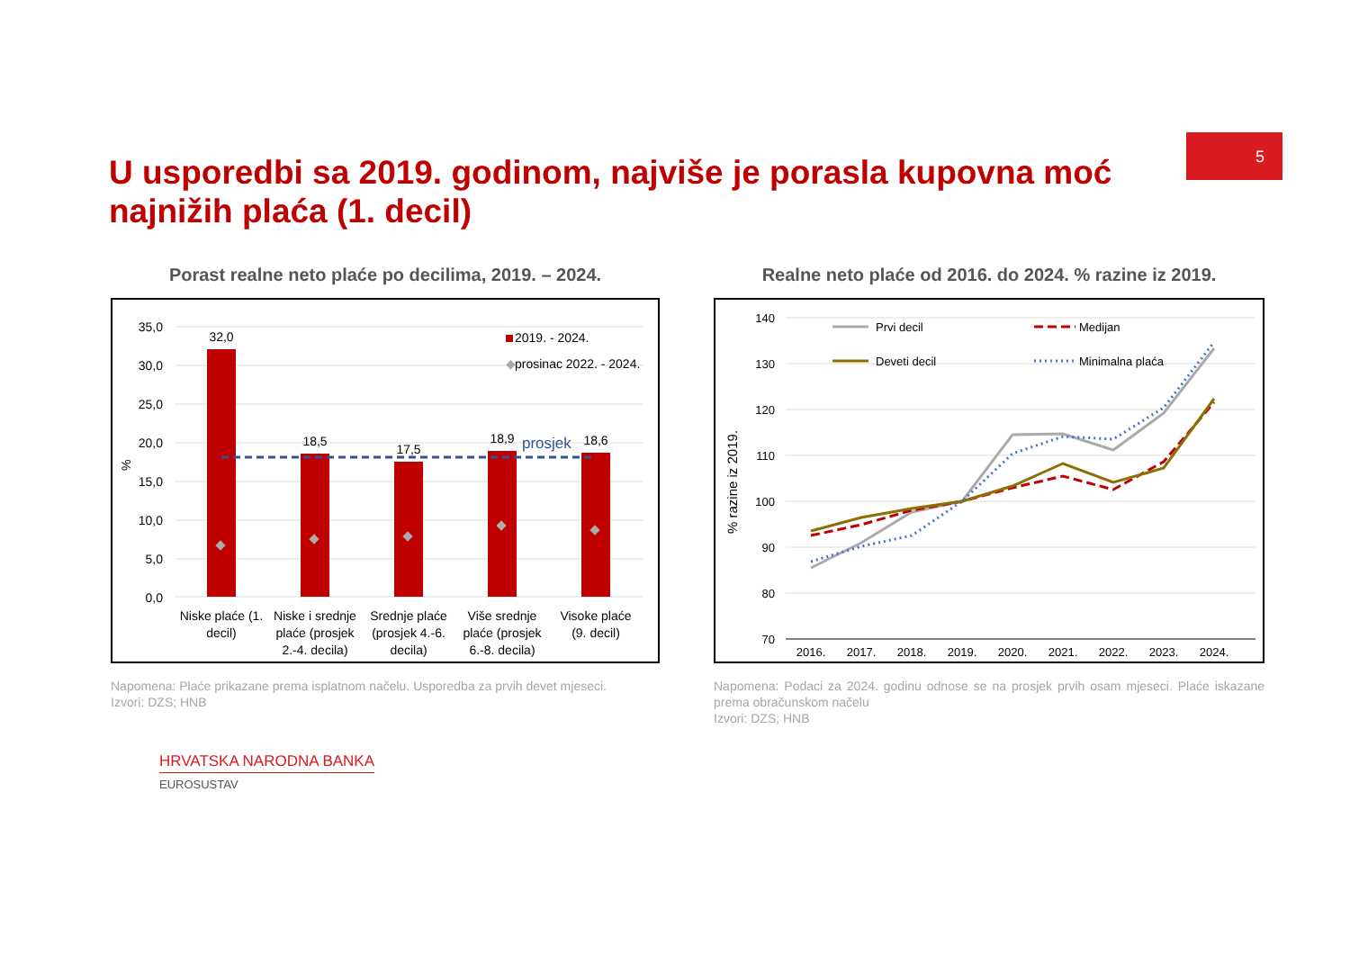5
U usporedbi sa 2019. godinom, najviše je porasla kupovna moć najnižih plaća (1. decil)
Porast realne neto plaće po decilima, 2019. – 2024.
35,0
30,0
25,0
20,0
15,0
10,0
5,0
0,0
%
32,0
18,5
17,5
18,9
18,6
prosjek
2019. - 2024.
◆
prosinac 2022. - 2024.
Niske plaće (1.
decil)
Niske i srednje
plaće (prosjek
2.-4. decila)
Srednje plaće
(prosjek 4.-6.
decila)
Više srednje
plaće (prosjek
6.-8. decila)
Visoke plaće
(9. decil)
Napomena: Plaće prikazane prema isplatnom načelu. Usporedba za prvih devet mjeseci.
Izvori: DZS; HNB
Realne neto plaće od 2016. do 2024. % razine iz 2019.
140
130
120
110
100
90
80
70
% razine iz 2019.
2016.
2017.
2018.
2019.
2020.
2021.
2022.
2023.
2024.
Prvi decil
Deveti decil
Medijan
Minimalna plaća
Napomena: Podaci za 2024. godinu odnose se na prosjek prvih osam mjeseci. Plaće iskazane prema obračunskom načelu
Izvori: DZS; HNB
HRVATSKA NARODNA BANKA
EUROSUSTAV